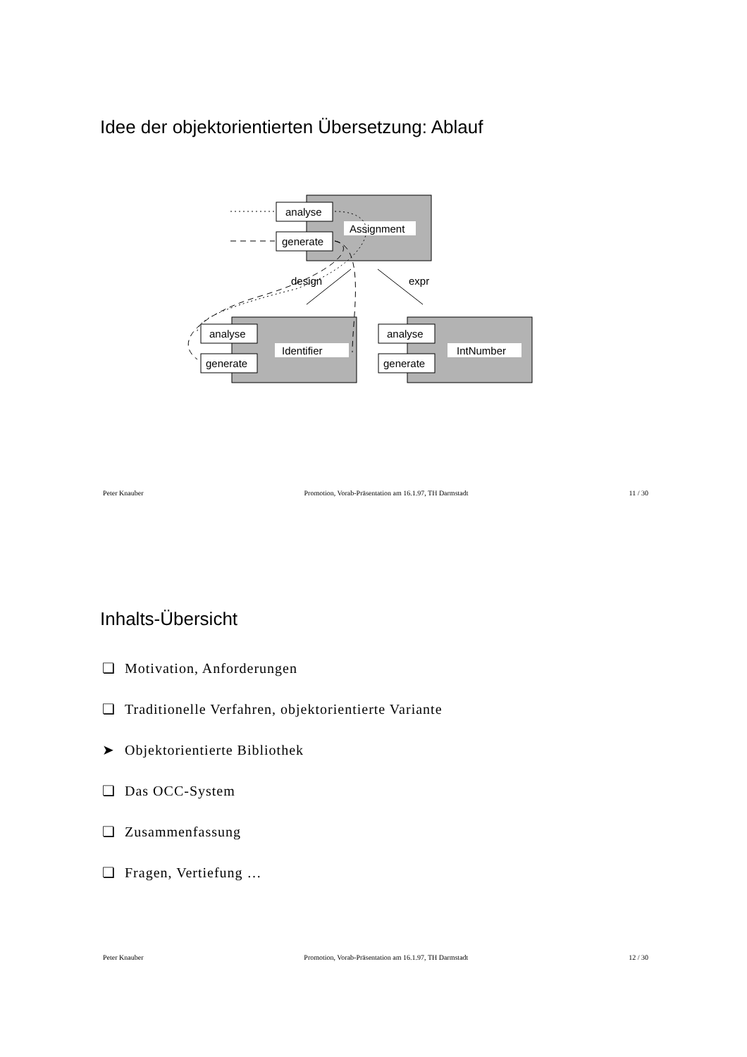Idee der objektorientierten Übersetzung: Ablauf
Assignment
analyse
generate
Identifier
analyse
generate
IntNumber
analyse
generate
design
expr
Peter Knauber Promotion, Vorab-Präsentation am 16.1.97, TH Darmstadt 11 / 30
Inhalts-Übersicht
❏ Motivation, Anforderungen
❏ Traditionelle Verfahren, objektorientierte Variante
➤ Objektorientierte Bibliothek
❏ Das OCC-System
❏ Zusammenfassung
❏ Fragen, Vertiefung …
Peter Knauber Promotion, Vorab-Präsentation am 16.1.97, TH Darmstadt 12 / 30